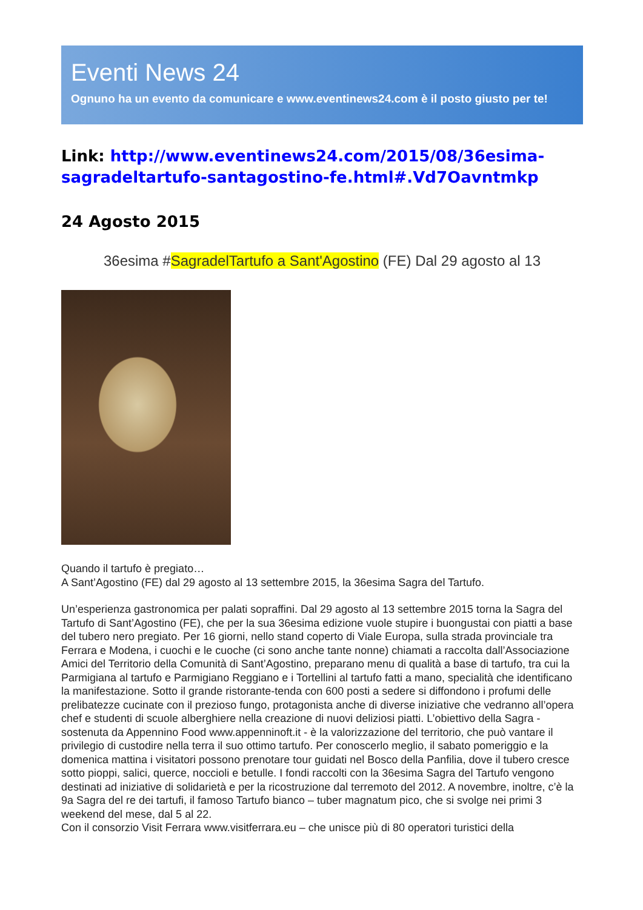Eventi News 24
Ognuno ha un evento da comunicare e www.eventinews24.com è il posto giusto per te!
Link: http://www.eventinews24.com/2015/08/36esima-sagradeltartufo-santagostino-fe.html#.Vd7Oavntmkp
24 Agosto 2015
36esima #SagradelTartufo a Sant'Agostino (FE) Dal 29 agosto al 13
Quando il tartufo è pregiato…
A Sant’Agostino (FE) dal 29 agosto al 13 settembre 2015, la 36esima Sagra del Tartufo.
Un’esperienza gastronomica per palati sopraffini. Dal 29 agosto al 13 settembre 2015 torna la Sagra del Tartufo di Sant’Agostino (FE), che per la sua 36esima edizione vuole stupire i buongustai con piatti a base del tubero nero pregiato. Per 16 giorni, nello stand coperto di Viale Europa, sulla strada provinciale tra Ferrara e Modena, i cuochi e le cuoche (ci sono anche tante nonne) chiamati a raccolta dall’Associazione Amici del Territorio della Comunità di Sant’Agostino, preparano menu di qualità a base di tartufo, tra cui la Parmigiana al tartufo e Parmigiano Reggiano e i Tortellini al tartufo fatti a mano, specialità che identificano la manifestazione. Sotto il grande ristorante-tenda con 600 posti a sedere si diffondono i profumi delle prelibatezze cucinate con il prezioso fungo, protagonista anche di diverse iniziative che vedranno all’opera chef e studenti di scuole alberghiere nella creazione di nuovi deliziosi piatti. L’obiettivo della Sagra - sostenuta da Appennino Food www.appenninoft.it - è la valorizzazione del territorio, che può vantare il privilegio di custodire nella terra il suo ottimo tartufo. Per conoscerlo meglio, il sabato pomeriggio e la domenica mattina i visitatori possono prenotare tour guidati nel Bosco della Panfilia, dove il tubero cresce sotto pioppi, salici, querce, noccioli e betulle. I fondi raccolti con la 36esima Sagra del Tartufo vengono destinati ad iniziative di solidarietà e per la ricostruzione dal terremoto del 2012. A novembre, inoltre, c’è la 9a Sagra del re dei tartufi, il famoso Tartufo bianco – tuber magnatum pico, che si svolge nei primi 3 weekend del mese, dal 5 al 22.
Con il consorzio Visit Ferrara www.visitferrara.eu – che unisce più di 80 operatori turistici della